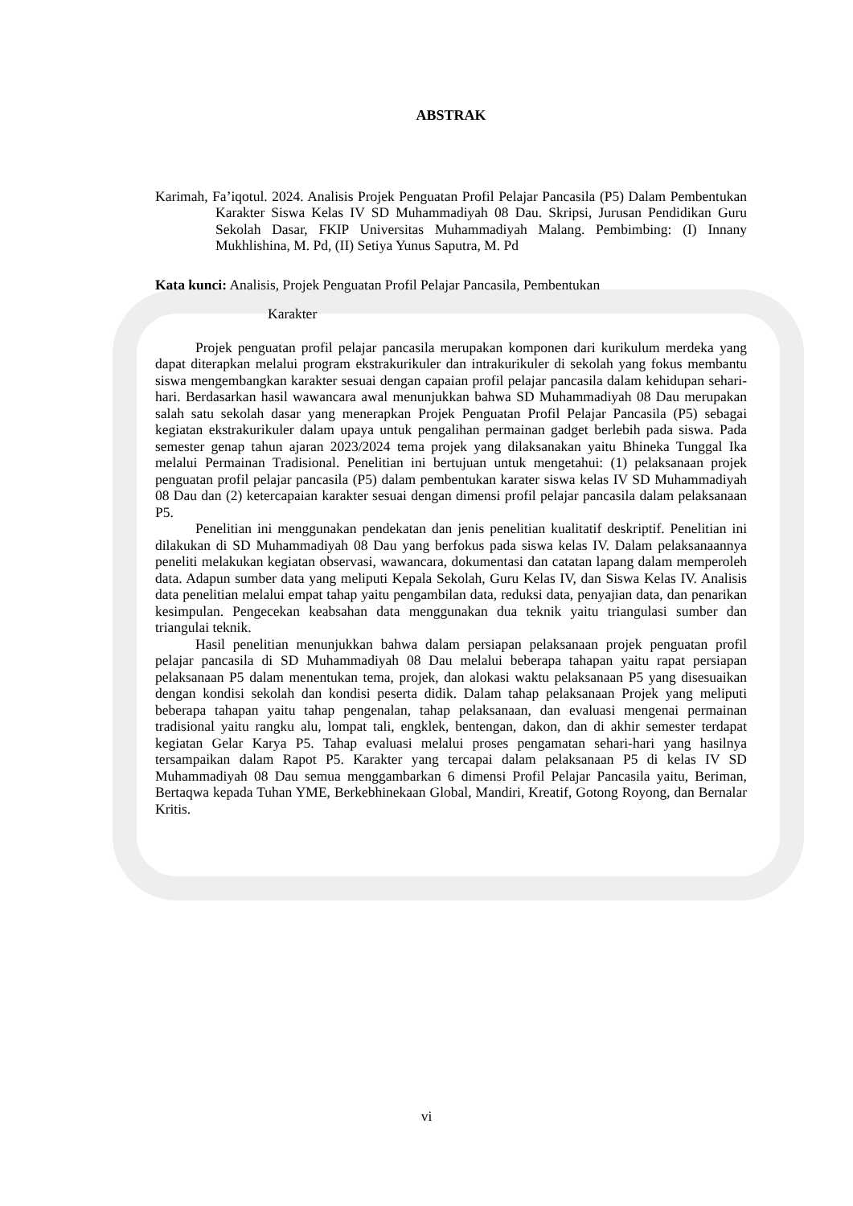ABSTRAK
Karimah, Fa’iqotul. 2024. Analisis Projek Penguatan Profil Pelajar Pancasila (P5) Dalam Pembentukan Karakter Siswa Kelas IV SD Muhammadiyah 08 Dau. Skripsi, Jurusan Pendidikan Guru Sekolah Dasar, FKIP Universitas Muhammadiyah Malang. Pembimbing: (I) Innany Mukhlishina, M. Pd, (II) Setiya Yunus Saputra, M. Pd
Kata kunci: Analisis, Projek Penguatan Profil Pelajar Pancasila, Pembentukan
Karakter
Projek penguatan profil pelajar pancasila merupakan komponen dari kurikulum merdeka yang dapat diterapkan melalui program ekstrakurikuler dan intrakurikuler di sekolah yang fokus membantu siswa mengembangkan karakter sesuai dengan capaian profil pelajar pancasila dalam kehidupan sehari-hari. Berdasarkan hasil wawancara awal menunjukkan bahwa SD Muhammadiyah 08 Dau merupakan salah satu sekolah dasar yang menerapkan Projek Penguatan Profil Pelajar Pancasila (P5) sebagai kegiatan ekstrakurikuler dalam upaya untuk pengalihan permainan gadget berlebih pada siswa. Pada semester genap tahun ajaran 2023/2024 tema projek yang dilaksanakan yaitu Bhineka Tunggal Ika melalui Permainan Tradisional. Penelitian ini bertujuan untuk mengetahui: (1) pelaksanaan projek penguatan profil pelajar pancasila (P5) dalam pembentukan karater siswa kelas IV SD Muhammadiyah 08 Dau dan (2) ketercapaian karakter sesuai dengan dimensi profil pelajar pancasila dalam pelaksanaan P5.
Penelitian ini menggunakan pendekatan dan jenis penelitian kualitatif deskriptif. Penelitian ini dilakukan di SD Muhammadiyah 08 Dau yang berfokus pada siswa kelas IV. Dalam pelaksanaannya peneliti melakukan kegiatan observasi, wawancara, dokumentasi dan catatan lapang dalam memperoleh data. Adapun sumber data yang meliputi Kepala Sekolah, Guru Kelas IV, dan Siswa Kelas IV. Analisis data penelitian melalui empat tahap yaitu pengambilan data, reduksi data, penyajian data, dan penarikan kesimpulan. Pengecekan keabsahan data menggunakan dua teknik yaitu triangulasi sumber dan triangulai teknik.
Hasil penelitian menunjukkan bahwa dalam persiapan pelaksanaan projek penguatan profil pelajar pancasila di SD Muhammadiyah 08 Dau melalui beberapa tahapan yaitu rapat persiapan pelaksanaan P5 dalam menentukan tema, projek, dan alokasi waktu pelaksanaan P5 yang disesuaikan dengan kondisi sekolah dan kondisi peserta didik. Dalam tahap pelaksanaan Projek yang meliputi beberapa tahapan yaitu tahap pengenalan, tahap pelaksanaan, dan evaluasi mengenai permainan tradisional yaitu rangku alu, lompat tali, engklek, bentengan, dakon, dan di akhir semester terdapat kegiatan Gelar Karya P5. Tahap evaluasi melalui proses pengamatan sehari-hari yang hasilnya tersampaikan dalam Rapot P5. Karakter yang tercapai dalam pelaksanaan P5 di kelas IV SD Muhammadiyah 08 Dau semua menggambarkan 6 dimensi Profil Pelajar Pancasila yaitu, Beriman, Bertaqwa kepada Tuhan YME, Berkebhinekaan Global, Mandiri, Kreatif, Gotong Royong, dan Bernalar Kritis.
vi